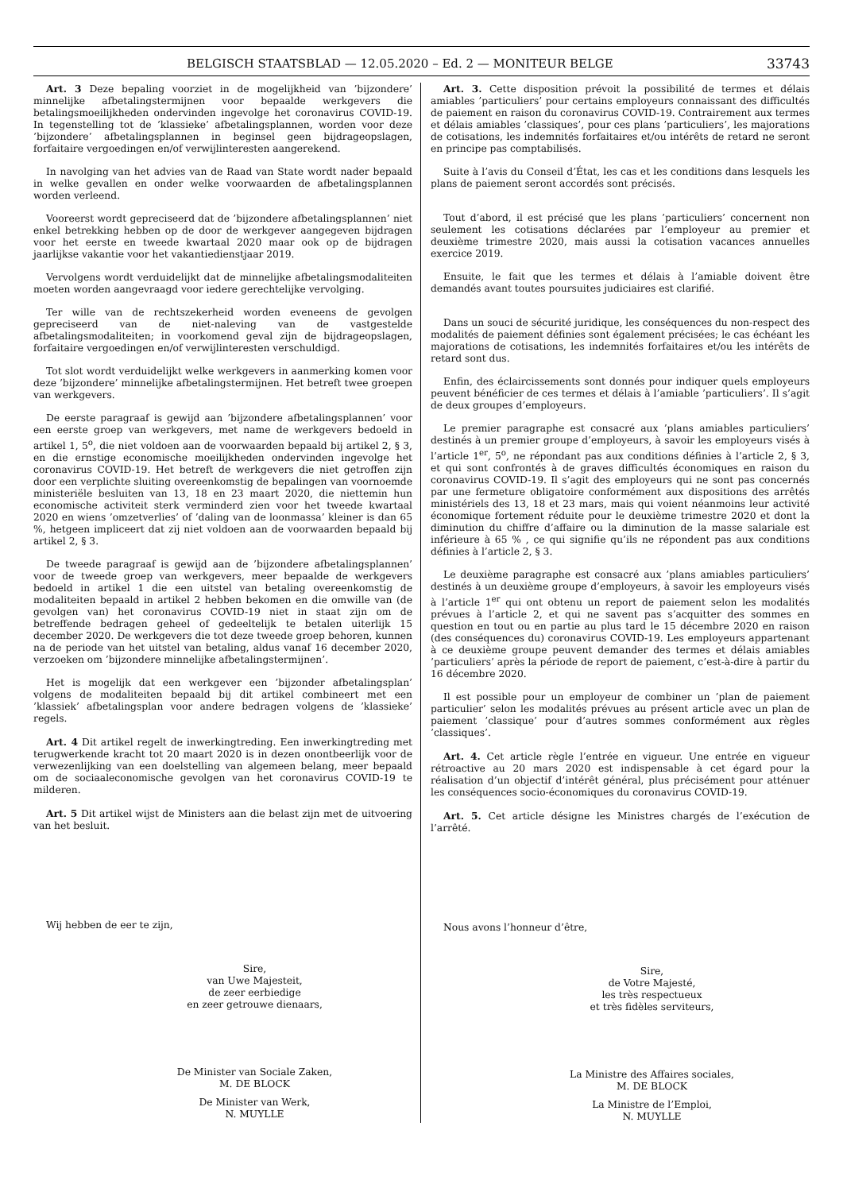BELGISCH STAATSBLAD — 12.05.2020 – Ed. 2 — MONITEUR BELGE 33743
Art. 3 Deze bepaling voorziet in de mogelijkheid van ’bijzondere’ minnelijke afbetalingstermijnen voor bepaalde werkgevers die betalingsmoeilijkheden ondervinden ingevolge het coronavirus COVID-19. In tegenstelling tot de ’klassieke’ afbetalingsplannen, worden voor deze ’bijzondere’ afbetalingsplannen in beginsel geen bijdrageopslagen, forfaitaire vergoedingen en/of verwijlinteresten aangerekend.
In navolging van het advies van de Raad van State wordt nader bepaald in welke gevallen en onder welke voorwaarden de afbetalingsplannen worden verleend.
Vooreerst wordt gepreciseerd dat de ’bijzondere afbetalingsplannen’ niet enkel betrekking hebben op de door de werkgever aangegeven bijdragen voor het eerste en tweede kwartaal 2020 maar ook op de bijdragen jaarlijkse vakantie voor het vakantiedienstjaar 2019.
Vervolgens wordt verduidelijkt dat de minnelijke afbetalingsmodaliteiten moeten worden aangevraagd voor iedere gerechtelijke vervolging.
Ter wille van de rechtszekerheid worden eveneens de gevolgen gepreciseerd van de niet-naleving van de vastgestelde afbetalingsmodaliteiten; in voorkomend geval zijn de bijdrageopslagen, forfaitaire vergoedingen en/of verwijlinteresten verschuldigd.
Tot slot wordt verduidelijkt welke werkgevers in aanmerking komen voor deze ’bijzondere’ minnelijke afbetalingstermijnen. Het betreft twee groepen van werkgevers.
De eerste paragraaf is gewijd aan ’bijzondere afbetalingsplannen’ voor een eerste groep van werkgevers, met name de werkgevers bedoeld in artikel 1, 5<sup>o</sup>, die niet voldoen aan de voorwaarden bepaald bij artikel 2, § 3, en die ernstige economische moeilijkheden ondervinden ingevolge het coronavirus COVID-19. Het betreft de werkgevers die niet getroffen zijn door een verplichte sluiting overeenkomstig de bepalingen van voornoemde ministeriële besluiten van 13, 18 en 23 maart 2020, die niettemin hun economische activiteit sterk verminderd zien voor het tweede kwartaal 2020 en wiens ’omzetverlies’ of ’daling van de loonmassa’ kleiner is dan 65 %, hetgeen impliceert dat zij niet voldoen aan de voorwaarden bepaald bij artikel 2, § 3.
De tweede paragraaf is gewijd aan de ’bijzondere afbetalingsplannen’ voor de tweede groep van werkgevers, meer bepaalde de werkgevers bedoeld in artikel 1 die een uitstel van betaling overeenkomstig de modaliteiten bepaald in artikel 2 hebben bekomen en die omwille van (de gevolgen van) het coronavirus COVID-19 niet in staat zijn om de betreffende bedragen geheel of gedeeltelijk te betalen uiterlijk 15 december 2020. De werkgevers die tot deze tweede groep behoren, kunnen na de periode van het uitstel van betaling, aldus vanaf 16 december 2020, verzoeken om ’bijzondere minnelijke afbetalingstermijnen’.
Het is mogelijk dat een werkgever een ’bijzonder afbetalingsplan’ volgens de modaliteiten bepaald bij dit artikel combineert met een ’klassiek’ afbetalingsplan voor andere bedragen volgens de ’klassieke’ regels.
Art. 4 Dit artikel regelt de inwerkingtreding. Een inwerkingtreding met terugwerkende kracht tot 20 maart 2020 is in dezen onontbeerlijk voor de verwezenlijking van een doelstelling van algemeen belang, meer bepaald om de sociaaleconomische gevolgen van het coronavirus COVID-19 te milderen.
Art. 5 Dit artikel wijst de Ministers aan die belast zijn met de uitvoering van het besluit.
Wij hebben de eer te zijn,
Sire,
van Uwe Majesteit,
de zeer eerbiedige
en zeer getrouwe dienaars,
De Minister van Sociale Zaken,
M. DE BLOCK
De Minister van Werk,
N. MUYLLE
Art. 3. Cette disposition prévoit la possibilité de termes et délais amiables ’particuliers’ pour certains employeurs connaissant des difficultés de paiement en raison du coronavirus COVID-19. Contrairement aux termes et délais amiables ’classiques’, pour ces plans ’particuliers’, les majorations de cotisations, les indemnités forfaitaires et/ou intérêts de retard ne seront en principe pas comptabilisés.
Suite à l’avis du Conseil d’État, les cas et les conditions dans lesquels les plans de paiement seront accordés sont précisés.
Tout d’abord, il est précisé que les plans ’particuliers’ concernent non seulement les cotisations déclarées par l’employeur au premier et deuxième trimestre 2020, mais aussi la cotisation vacances annuelles exercice 2019.
Ensuite, le fait que les termes et délais à l’amiable doivent être demandés avant toutes poursuites judiciaires est clarifié.
Dans un souci de sécurité juridique, les conséquences du non-respect des modalités de paiement définies sont également précisées; le cas échéant les majorations de cotisations, les indemnités forfaitaires et/ou les intérêts de retard sont dus.
Enfin, des éclaircissements sont donnés pour indiquer quels employeurs peuvent bénéficier de ces termes et délais à l’amiable ’particuliers’. Il s’agit de deux groupes d’employeurs.
Le premier paragraphe est consacré aux ’plans amiables particuliers’ destinés à un premier groupe d’employeurs, à savoir les employeurs visés à l’article 1<sup>er</sup>, 5<sup>o</sup>, ne répondant pas aux conditions définies à l’article 2, § 3, et qui sont confrontés à de graves difficultés économiques en raison du coronavirus COVID-19. Il s’agit des employeurs qui ne sont pas concernés par une fermeture obligatoire conformément aux dispositions des arrêtés ministériels des 13, 18 et 23 mars, mais qui voient néanmoins leur activité économique fortement réduite pour le deuxième trimestre 2020 et dont la diminution du chiffre d’affaire ou la diminution de la masse salariale est inférieure à 65 % , ce qui signifie qu’ils ne répondent pas aux conditions définies à l’article 2, § 3.
Le deuxième paragraphe est consacré aux ’plans amiables particuliers’ destinés à un deuxième groupe d’employeurs, à savoir les employeurs visés à l’article 1<sup>er</sup> qui ont obtenu un report de paiement selon les modalités prévues à l’article 2, et qui ne savent pas s’acquitter des sommes en question en tout ou en partie au plus tard le 15 décembre 2020 en raison (des conséquences du) coronavirus COVID-19. Les employeurs appartenant à ce deuxième groupe peuvent demander des termes et délais amiables ’particuliers’ après la période de report de paiement, c’est-à-dire à partir du 16 décembre 2020.
Il est possible pour un employeur de combiner un ’plan de paiement particulier’ selon les modalités prévues au présent article avec un plan de paiement ’classique’ pour d’autres sommes conformément aux règles ’classiques’.
Art. 4. Cet article règle l’entrée en vigueur. Une entrée en vigueur rétroactive au 20 mars 2020 est indispensable à cet égard pour la réalisation d’un objectif d’intérêt général, plus précisément pour atténuer les conséquences socio-économiques du coronavirus COVID-19.
Art. 5. Cet article désigne les Ministres chargés de l’exécution de l’arrêté.
Nous avons l’honneur d’être,
Sire,
de Votre Majesté,
les très respectueux
et très fidèles serviteurs,
La Ministre des Affaires sociales,
M. DE BLOCK
La Ministre de l’Emploi,
N. MUYLLE